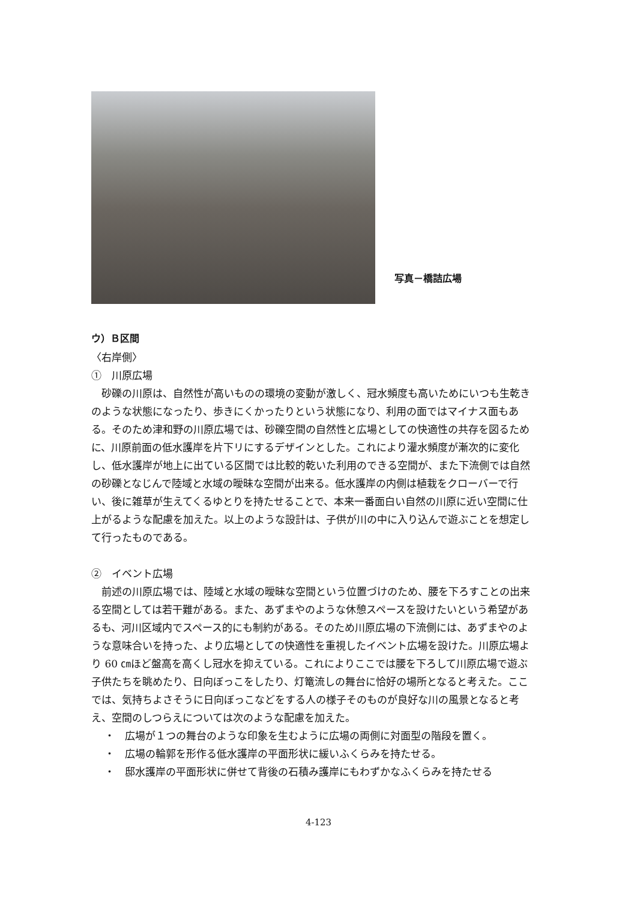写真－橋詰広場
ウ）Ｂ区間
〈右岸側〉
①　川原広場
砂礫の川原は、自然性が高いものの環境の変動が激しく、冠水頻度も高いためにいつも生乾きのような状態になったり、歩きにくかったりという状態になり、利用の面ではマイナス面もある。そのため津和野の川原広場では、砂礫空間の自然性と広場としての快適性の共存を図るために、川原前面の低水護岸を片下リにするデザインとした。これにより灌水頻度が漸次的に変化し、低水護岸が地上に出ている区間では比較的乾いた利用のできる空間が、また下流側では自然の砂礫となじんで陸域と水域の曖昧な空間が出来る。低水護岸の内側は植栽をクローバーで行い、後に雑草が生えてくるゆとりを持たせることで、本来一番面白い自然の川原に近い空間に仕上がるような配慮を加えた。以上のような設計は、子供が川の中に入り込んで遊ぶことを想定して行ったものである。
②　イベント広場
前述の川原広場では、陸域と水域の曖昧な空間という位置づけのため、腰を下ろすことの出来る空間としては若干難がある。また、あずまやのような休憩スペースを設けたいという希望があるも、河川区域内でスペース的にも制約がある。そのため川原広場の下流側には、あずまやのような意味合いを持った、より広場としての快適性を重視したイベント広場を設けた。川原広場より 60 ㎝ほど盤高を高くし冠水を抑えている。これによりここでは腰を下ろして川原広場で遊ぶ子供たちを眺めたり、日向ぼっこをしたり、灯篭流しの舞台に恰好の場所となると考えた。ここでは、気持ちよさそうに日向ぼっこなどをする人の様子そのものが良好な川の風景となると考え、空間のしつらえについては次のような配慮を加えた。
・　広場が１つの舞台のような印象を生むように広場の両側に対面型の階段を置く。
・　広場の輪郭を形作る低水護岸の平面形状に緩いふくらみを持たせる。
・　邸水護岸の平面形状に併せて背後の石積み護岸にもわずかなふくらみを持たせる
4-123